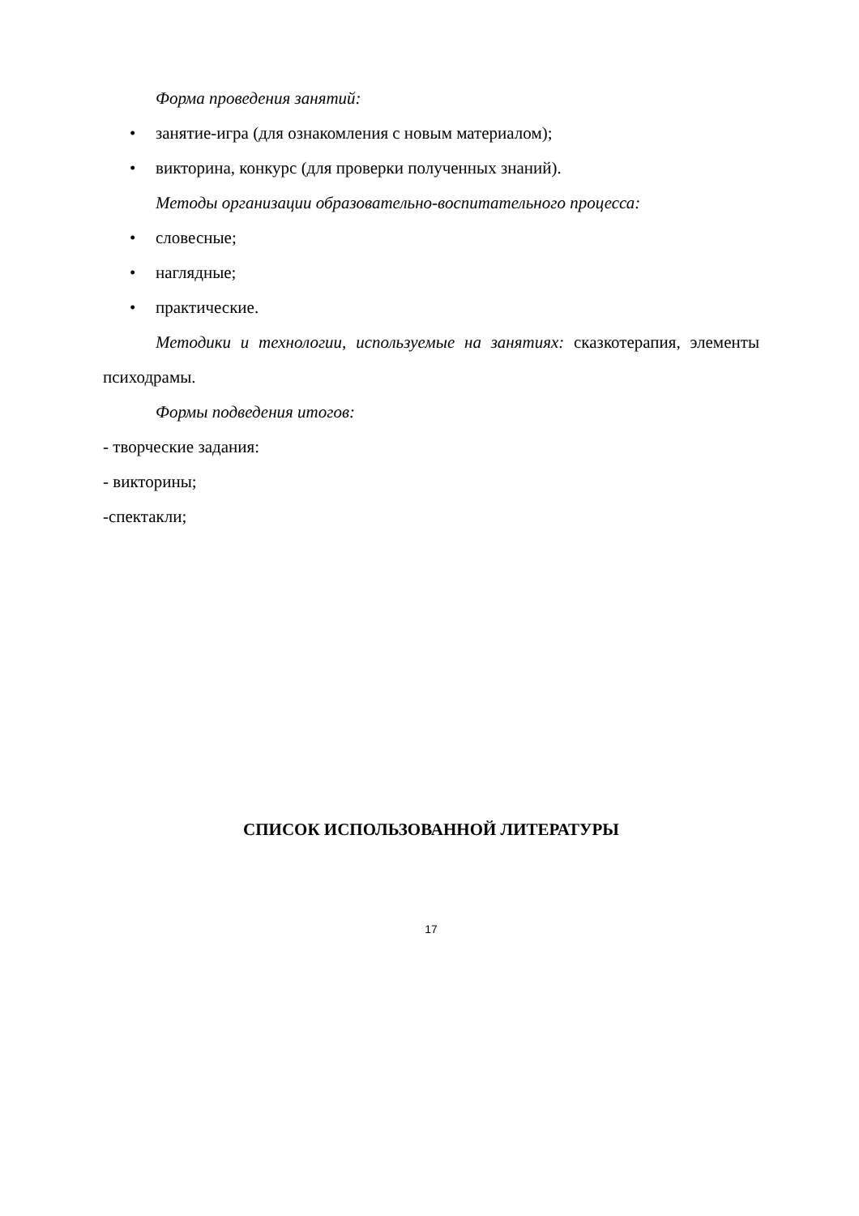Форма проведения занятий:
• занятие-игра (для ознакомления с новым материалом);
• викторина, конкурс (для проверки полученных знаний).
Методы организации образовательно-воспитательного процесса:
• словесные;
• наглядные;
• практические.
Методики и технологии, используемые на занятиях: сказкотерапия, элементы психодрамы.
Формы подведения итогов:
- творческие задания:
- викторины;
-спектакли;
СПИСОК ИСПОЛЬЗОВАННОЙ ЛИТЕРАТУРЫ
17